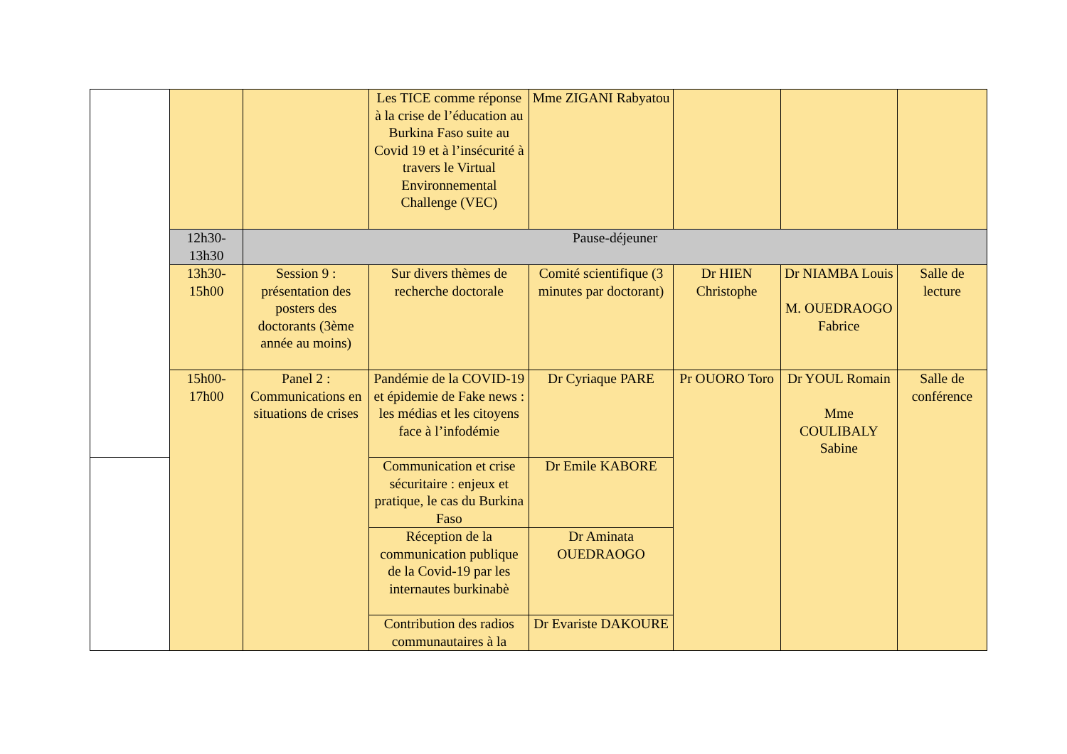| | | | Les TICE comme réponse à la crise de l’éducation au Burkina Faso suite au Covid 19 et à l’insécurité à travers le Virtual Environnemental Challenge (VEC) | Mme ZIGANI Rabyatou | | | |
| | 12h30- 13h30 | Pause-déjeuner | | | | | |
| | 13h30- 15h00 | Session 9 : présentation des posters des doctorants (3ème année au moins) | Sur divers thèmes de recherche doctorale | Comité scientifique (3 minutes par doctorant) | Dr HIEN Christophe | Dr NIAMBA Louis M. OUEDRAOGO Fabrice | Salle de lecture |
| | 15h00- 17h00 | Panel 2 : Communications en situations de crises | Pandémie de la COVID-19 et épidemie de Fake news : les médias et les citoyens face à l’infodémie | Dr Cyriaque PARE | Pr OUORO Toro | Dr YOUL Romain Mme COULIBALY Sabine | Salle de conférence |
| | | | Communication et crise sécuritaire : enjeux et pratique, le cas du Burkina Faso | Dr Emile KABORE | | | |
| | | | Réception de la communication publique de la Covid-19 par les internautes burkinabè | Dr Aminata OUEDRAOGO | | | |
| | | | Contribution des radios communautaires à la | Dr Evariste DAKOURE | | | |